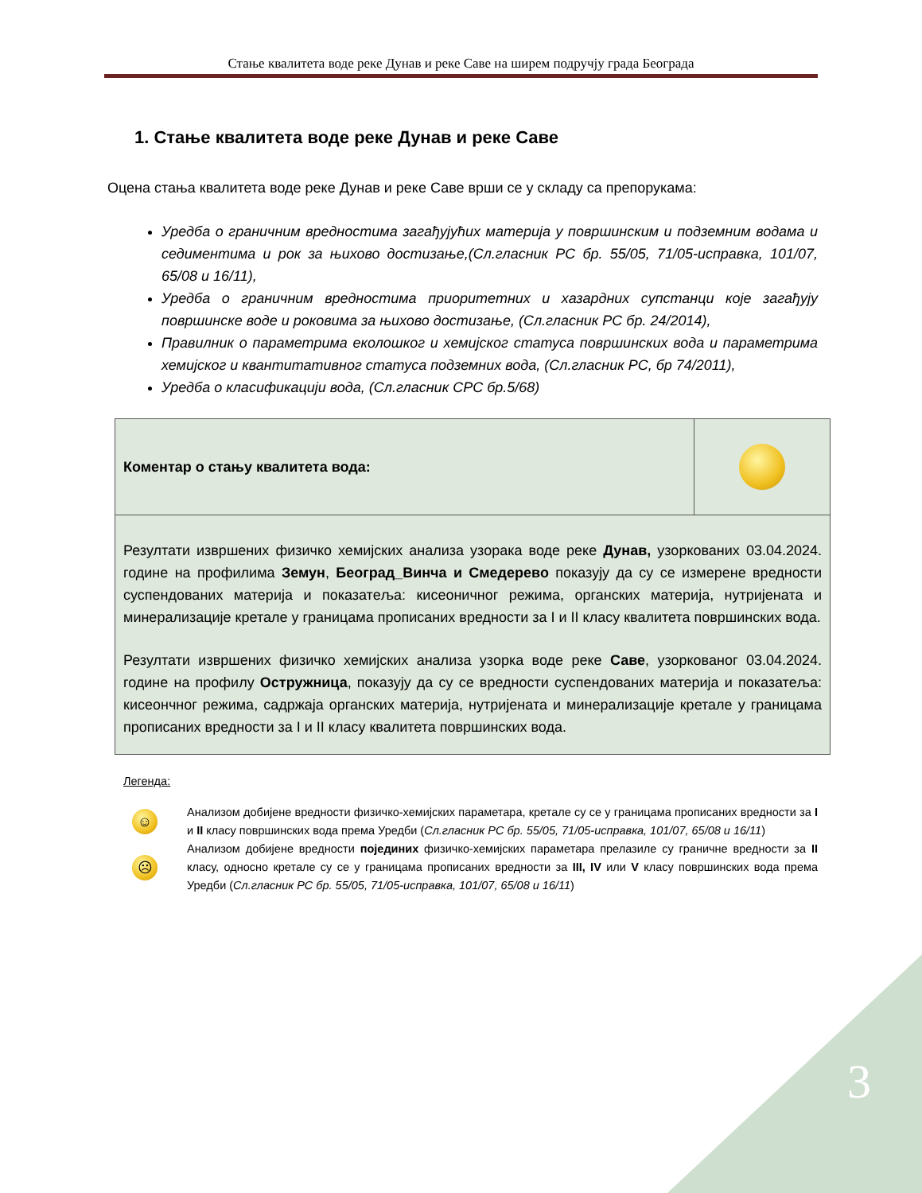Стање квалитета воде реке Дунав и реке Саве на ширем подручју града Београда
1. Стање квалитета воде реке Дунав и реке Саве
Оцена стања квалитета воде реке Дунав и реке Саве врши се у складу са препорукама:
Уредба о граничним вредностима загађујућих материја у површинским и подземним водама и седиментима и рок за њихово достизање,(Сл.гласник РС бр. 55/05, 71/05-исправка, 101/07, 65/08 и 16/11),
Уредба о граничним вредностима приоритетних и хазардних супстанци које загађују површинске воде и роковима за њихово достизање, (Сл.гласник РС бр. 24/2014),
Правилник о параметрима еколошког и хемијског статуса површинских вода и параметрима хемијског и квантитативног статуса подземних вода, (Сл.гласник РС, бр 74/2011),
Уредба о класификацији вода, (Сл.гласник СРС бр.5/68)
| Коментар о стању квалитета вода: | |
| Резултати извршених физичко хемијских анализа узорака воде реке Дунав, узоркованих 03.04.2024. године на профилима Земун , Београд_Винча и Смедерево показују да су се измерене вредности суспендованих материја и показатеља: кисеоничног режима, органских материја, нутријената и минерализације кретале у границама прописаних вредности за I и II класу квалитета површинских вода. Резултати извршених физичко хемијских анализа узорка воде реке Саве , узоркованог 03.04.2024. године на профилу Остружница , показују да су се вредности суспендованих материја и показатеља: кисеончног режима, садржаја органских материја, нутријената и минерализације кретале у границама прописаних вредности за I и II класу квалитета површинских вода. | |
Легенда:
☺
Анализом добијене вредности физичко-хемијских параметара, кретале су се у границама прописаних вредности за I и II класу површинских вода према Уредби (Сл.гласник РС бр. 55/05, 71/05-исправка, 101/07, 65/08 и 16/11)
☹
Анализом добијене вредности појединих физичко-хемијских параметара прелазиле су граничне вредности за II класу, односно кретале су се у границама прописаних вредности за III, IV или V класу површинских вода према Уредби (Сл.гласник РС бр. 55/05, 71/05-исправка, 101/07, 65/08 и 16/11)
3